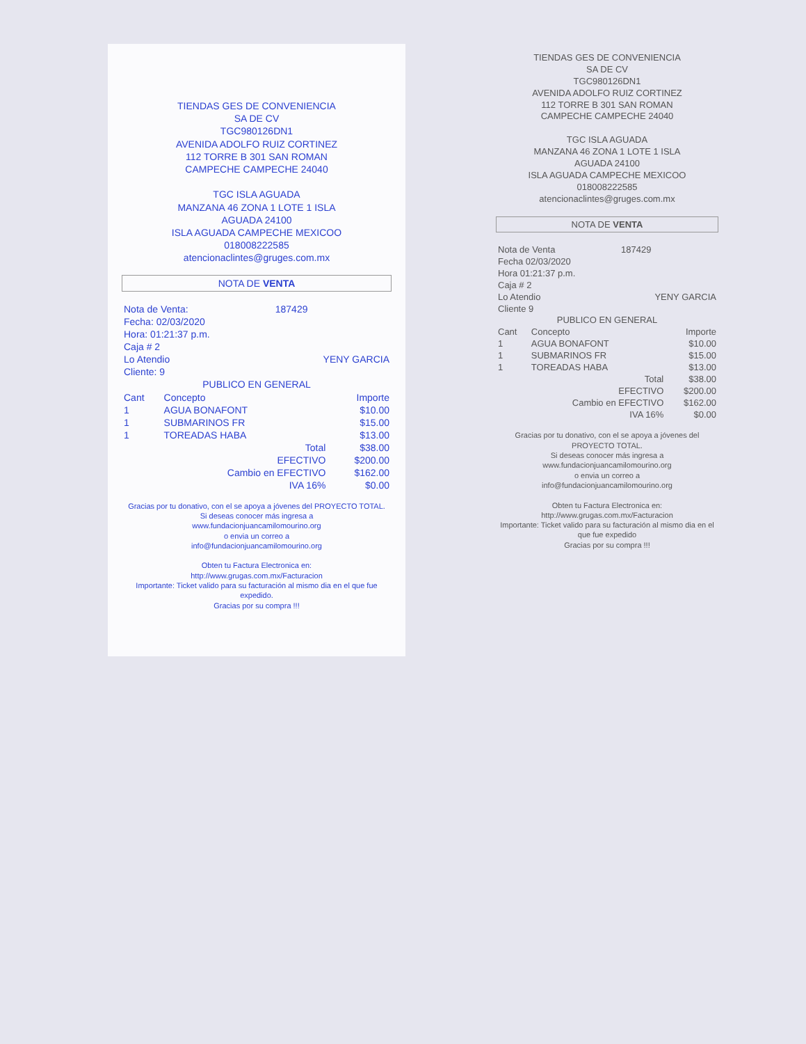TIENDAS GES DE CONVENIENCIA
SA DE CV
TGC980126DN1
AVENIDA ADOLFO RUIZ CORTINEZ
112 TORRE B 301 SAN ROMAN
CAMPECHE CAMPECHE 24040
TGC ISLA AGUADA
MANZANA 46 ZONA 1 LOTE 1 ISLA
AGUADA 24100
ISLA AGUADA CAMPECHE MEXICOO
018008222585
atencionaclintes@gruges.com.mx
NOTA DE VENTA
| Nota de Venta: | 187429 |
| Fecha: 02/03/2020 | |
| Hora: 01:21:37 p.m. | |
| Caja # 2 | |
| Lo Atendio | YENY GARCIA |
| Cliente: 9 | |
PUBLICO EN GENERAL
| Cant | Concepto | Importe |
| --- | --- | --- |
| 1 | AGUA BONAFONT | $10.00 |
| 1 | SUBMARINOS FR | $15.00 |
| 1 | TOREADAS HABA | $13.00 |
| | Total | $38.00 |
| | EFECTIVO | $200.00 |
| | Cambio en EFECTIVO | $162.00 |
| | IVA 16% | $0.00 |
Gracias por tu donativo, con el se apoya a jóvenes del PROYECTO TOTAL.
Si deseas conocer más ingresa a
www.fundacionjuancamilomourino.org
o envia un correo a
info@fundacionjuancamilomourino.org
Obten tu Factura Electronica en:
http://www.grugas.com.mx/Facturacion
Importante: Ticket valido para su facturación al mismo dia en el que fue expedido.
Gracias por su compra !!!
TIENDAS GES DE CONVENIENCIA
SA DE CV
TGC980126DN1
AVENIDA ADOLFO RUIZ CORTINEZ
112 TORRE B 301 SAN ROMAN
CAMPECHE CAMPECHE 24040
TGC ISLA AGUADA
MANZANA 46 ZONA 1 LOTE 1 ISLA
AGUADA 24100
ISLA AGUADA CAMPECHE MEXICOO
018008222585
atencionaclintes@gruges.com.mx
NOTA DE VENTA
| Nota de Venta | 187429 |
| Fecha 02/03/2020 | |
| Hora 01:21:37 p.m. | |
| Caja # 2 | |
| Lo Atendio | YENY GARCIA |
| Cliente 9 | |
PUBLICO EN GENERAL
| Cant | Concepto | Importe |
| --- | --- | --- |
| 1 | AGUA BONAFONT | $10.00 |
| 1 | SUBMARINOS FR | $15.00 |
| 1 | TOREADAS HABA | $13.00 |
| | Total | $38.00 |
| | EFECTIVO | $200.00 |
| | Cambio en EFECTIVO | $162.00 |
| | IVA 16% | $0.00 |
Gracias por tu donativo, con el se apoya a jóvenes del PROYECTO TOTAL.
Si deseas conocer más ingresa a
www.fundacionjuancamilomourino.org
o envia un correo a
info@fundacionjuancamilomourino.org
Obten tu Factura Electronica en:
http://www.grugas.com.mx/Facturacion
Importante: Ticket valido para su facturación al mismo dia en el que fue expedido
Gracias por su compra !!!